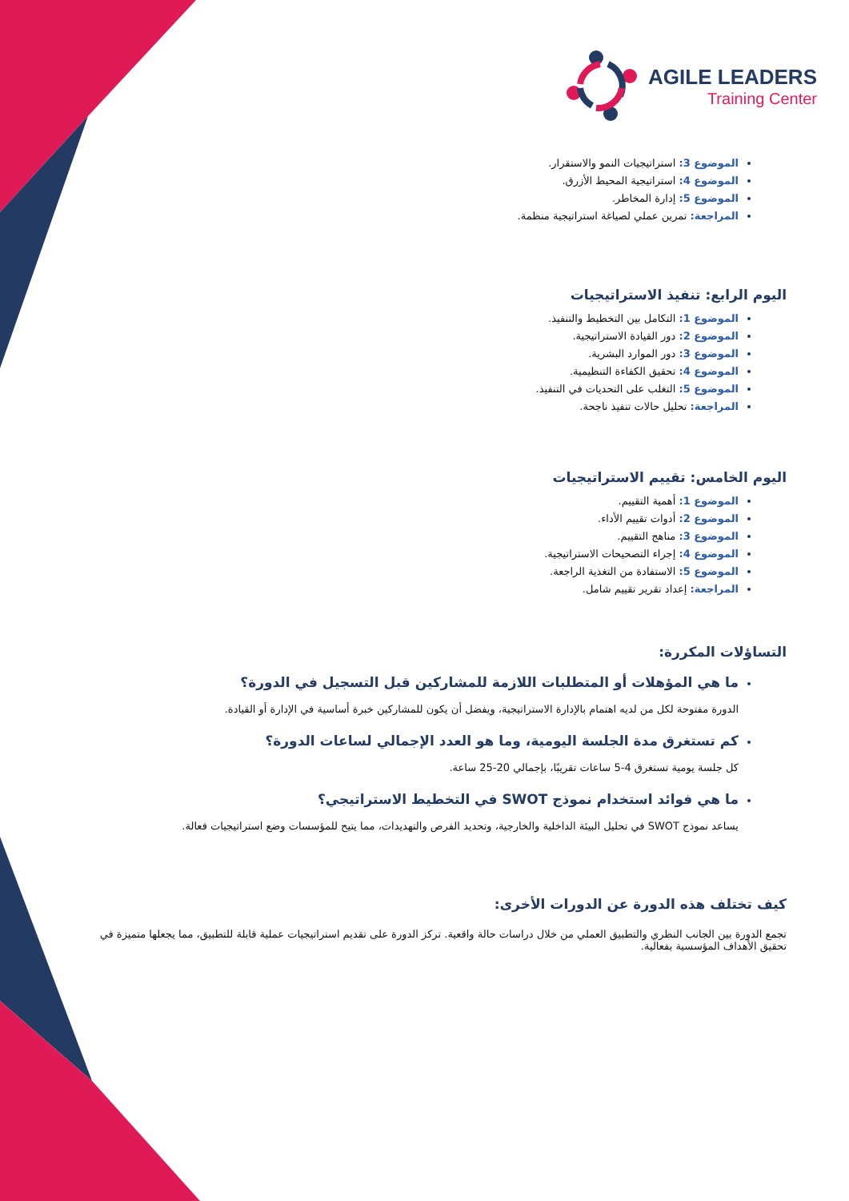AGILE LEADERS
Training Center
الموضوع 3: استراتيجيات النمو والاستقرار.
الموضوع 4: استراتيجية المحيط الأزرق.
الموضوع 5: إدارة المخاطر.
المراجعة: تمرين عملي لصياغة استراتيجية منظمة.
اليوم الرابع: تنفيذ الاستراتيجيات
الموضوع 1: التكامل بين التخطيط والتنفيذ.
الموضوع 2: دور القيادة الاستراتيجية.
الموضوع 3: دور الموارد البشرية.
الموضوع 4: تحقيق الكفاءة التنظيمية.
الموضوع 5: التغلب على التحديات في التنفيذ.
المراجعة: تحليل حالات تنفيذ ناجحة.
اليوم الخامس: تقييم الاستراتيجيات
الموضوع 1: أهمية التقييم.
الموضوع 2: أدوات تقييم الأداء.
الموضوع 3: مناهج التقييم.
الموضوع 4: إجراء التصحيحات الاستراتيجية.
الموضوع 5: الاستفادة من التغذية الراجعة.
المراجعة: إعداد تقرير تقييم شامل.
التساؤلات المكررة:
ما هي المؤهلات أو المتطلبات اللازمة للمشاركين قبل التسجيل في الدورة؟
الدورة مفتوحة لكل من لديه اهتمام بالإدارة الاستراتيجية، ويفضل أن يكون للمشاركين خبرة أساسية في الإدارة أو القيادة.
كم تستغرق مدة الجلسة اليومية، وما هو العدد الإجمالي لساعات الدورة؟
كل جلسة يومية تستغرق 4-5 ساعات تقريبًا، بإجمالي 20-25 ساعة.
ما هي فوائد استخدام نموذج SWOT في التخطيط الاستراتيجي؟
يساعد نموذج SWOT في تحليل البيئة الداخلية والخارجية، وتحديد الفرص والتهديدات، مما يتيح للمؤسسات وضع استراتيجيات فعالة.
كيف تختلف هذه الدورة عن الدورات الأخرى:
تجمع الدورة بين الجانب النظري والتطبيق العملي من خلال دراسات حالة واقعية. تركز الدورة على تقديم استراتيجيات عملية قابلة للتطبيق، مما يجعلها متميزة في تحقيق الأهداف المؤسسية بفعالية.